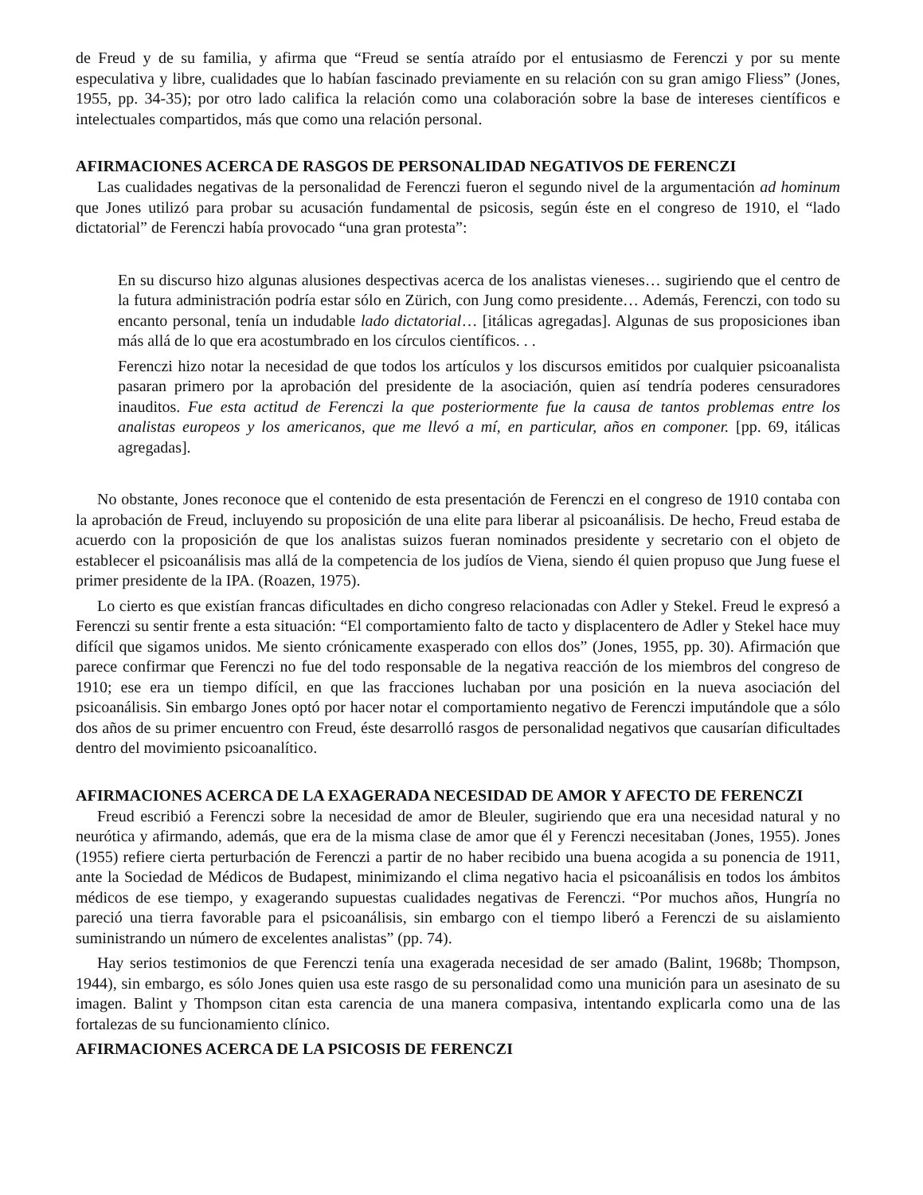de Freud y de su familia, y afirma que “Freud se sentía atraído por el entusiasmo de Ferenczi y por su mente especulativa y libre, cualidades que lo habían fascinado previamente en su relación con su gran amigo Fliess” (Jones, 1955, pp. 34-35); por otro lado califica la relación como una colaboración sobre la base de intereses científicos e intelectuales compartidos, más que como una relación personal.
AFIRMACIONES ACERCA DE RASGOS DE PERSONALIDAD NEGATIVOS DE FERENCZI
Las cualidades negativas de la personalidad de Ferenczi fueron el segundo nivel de la argumentación ad hominum que Jones utilizó para probar su acusación fundamental de psicosis, según éste en el congreso de 1910, el “lado dictatorial” de Ferenczi había provocado “una gran protesta”:
En su discurso hizo algunas alusiones despectivas acerca de los analistas vieneses… sugiriendo que el centro de la futura administración podría estar sólo en Zürich, con Jung como presidente… Además, Ferenczi, con todo su encanto personal, tenía un indudable lado dictatorial… [itálicas agregadas]. Algunas de sus proposiciones iban más allá de lo que era acostumbrado en los círculos científicos. . .
Ferenczi hizo notar la necesidad de que todos los artículos y los discursos emitidos por cualquier psicoanalista pasaran primero por la aprobación del presidente de la asociación, quien así tendría poderes censuradores inauditos. Fue esta actitud de Ferenczi la que posteriormente fue la causa de tantos problemas entre los analistas europeos y los americanos, que me llevó a mí, en particular, años en componer. [pp. 69, itálicas agregadas].
No obstante, Jones reconoce que el contenido de esta presentación de Ferenczi en el congreso de 1910 contaba con la aprobación de Freud, incluyendo su proposición de una elite para liberar al psicoanálisis. De hecho, Freud estaba de acuerdo con la proposición de que los analistas suizos fueran nominados presidente y secretario con el objeto de establecer el psicoanálisis mas allá de la competencia de los judíos de Viena, siendo él quien propuso que Jung fuese el primer presidente de la IPA. (Roazen, 1975).
Lo cierto es que existían francas dificultades en dicho congreso relacionadas con Adler y Stekel. Freud le expresó a Ferenczi su sentir frente a esta situación: “El comportamiento falto de tacto y displacentero de Adler y Stekel hace muy difícil que sigamos unidos. Me siento crónicamente exasperado con ellos dos” (Jones, 1955, pp. 30). Afirmación que parece confirmar que Ferenczi no fue del todo responsable de la negativa reacción de los miembros del congreso de 1910; ese era un tiempo difícil, en que las fracciones luchaban por una posición en la nueva asociación del psicoanálisis. Sin embargo Jones optó por hacer notar el comportamiento negativo de Ferenczi imputándole que a sólo dos años de su primer encuentro con Freud, éste desarrolló rasgos de personalidad negativos que causarían dificultades dentro del movimiento psicoanalítico.
AFIRMACIONES ACERCA DE LA EXAGERADA NECESIDAD DE AMOR Y AFECTO DE FERENCZI
Freud escribió a Ferenczi sobre la necesidad de amor de Bleuler, sugiriendo que era una necesidad natural y no neurótica y afirmando, además, que era de la misma clase de amor que él y Ferenczi necesitaban (Jones, 1955). Jones (1955) refiere cierta perturbación de Ferenczi a partir de no haber recibido una buena acogida a su ponencia de 1911, ante la Sociedad de Médicos de Budapest, minimizando el clima negativo hacia el psicoanálisis en todos los ámbitos médicos de ese tiempo, y exagerando supuestas cualidades negativas de Ferenczi. “Por muchos años, Hungría no pareció una tierra favorable para el psicoanálisis, sin embargo con el tiempo liberó a Ferenczi de su aislamiento suministrando un número de excelentes analistas” (pp. 74).
Hay serios testimonios de que Ferenczi tenía una exagerada necesidad de ser amado (Balint, 1968b; Thompson, 1944), sin embargo, es sólo Jones quien usa este rasgo de su personalidad como una munición para un asesinato de su imagen. Balint y Thompson citan esta carencia de una manera compasiva, intentando explicarla como una de las fortalezas de su funcionamiento clínico.
AFIRMACIONES ACERCA DE LA PSICOSIS DE FERENCZI